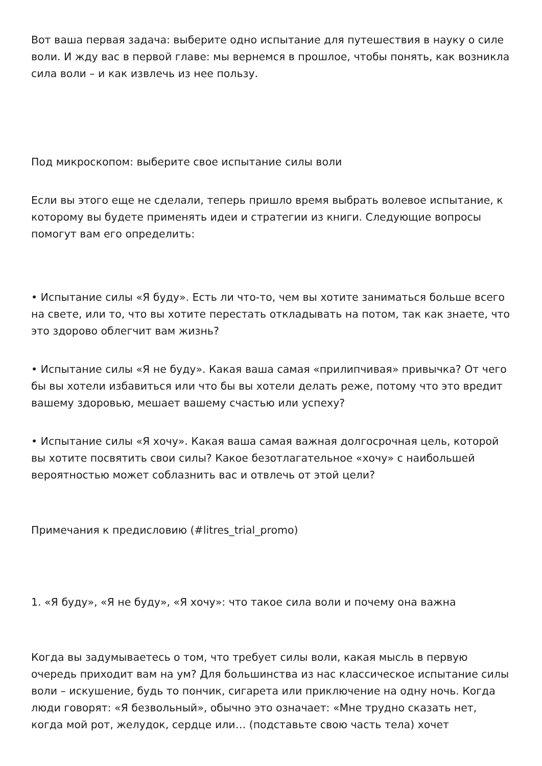Вот ваша первая задача: выберите одно испытание для путешествия в науку о силе воли. И жду вас в первой главе: мы вернемся в прошлое, чтобы понять, как возникла сила воли – и как извлечь из нее пользу.
Под микроскопом: выберите свое испытание силы воли
Если вы этого еще не сделали, теперь пришло время выбрать волевое испытание, к которому вы будете применять идеи и стратегии из книги. Следующие вопросы помогут вам его определить:
• Испытание силы «Я буду». Есть ли что-то, чем вы хотите заниматься больше всего на свете, или то, что вы хотите перестать откладывать на потом, так как знаете, что это здорово облегчит вам жизнь?
• Испытание силы «Я не буду». Какая ваша самая «прилипчивая» привычка? От чего бы вы хотели избавиться или что бы вы хотели делать реже, потому что это вредит вашему здоровью, мешает вашему счастью или успеху?
• Испытание силы «Я хочу». Какая ваша самая важная долгосрочная цель, которой вы хотите посвятить свои силы? Какое безотлагательное «хочу» с наибольшей вероятностью может соблазнить вас и отвлечь от этой цели?
Примечания к предисловию (#litres_trial_promo)
1. «Я буду», «Я не буду», «Я хочу»: что такое сила воли и почему она важна
Когда вы задумываетесь о том, что требует силы воли, какая мысль в первую очередь приходит вам на ум? Для большинства из нас классическое испытание силы воли – искушение, будь то пончик, сигарета или приключение на одну ночь. Когда люди говорят: «Я безвольный», обычно это означает: «Мне трудно сказать нет, когда мой рот, желудок, сердце или… (подставьте свою часть тела) хочет